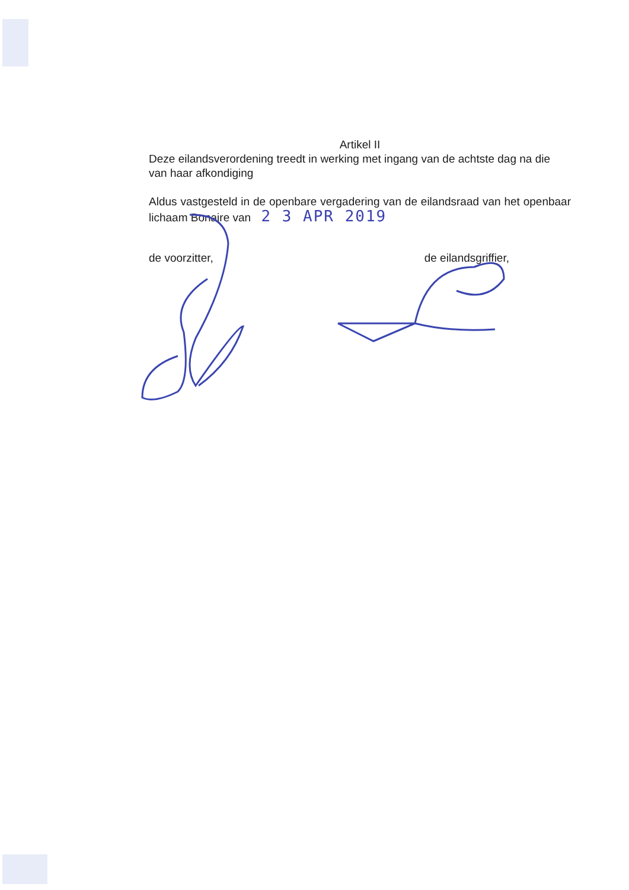Artikel II
Deze eilandsverordening treedt in werking met ingang van de achtste dag na die van haar afkondiging
Aldus vastgesteld in de openbare vergadering van de eilandsraad van het openbaar lichaam Bonaire van 2 3 APR 2019
de voorzitter, de eilandsgriffier,